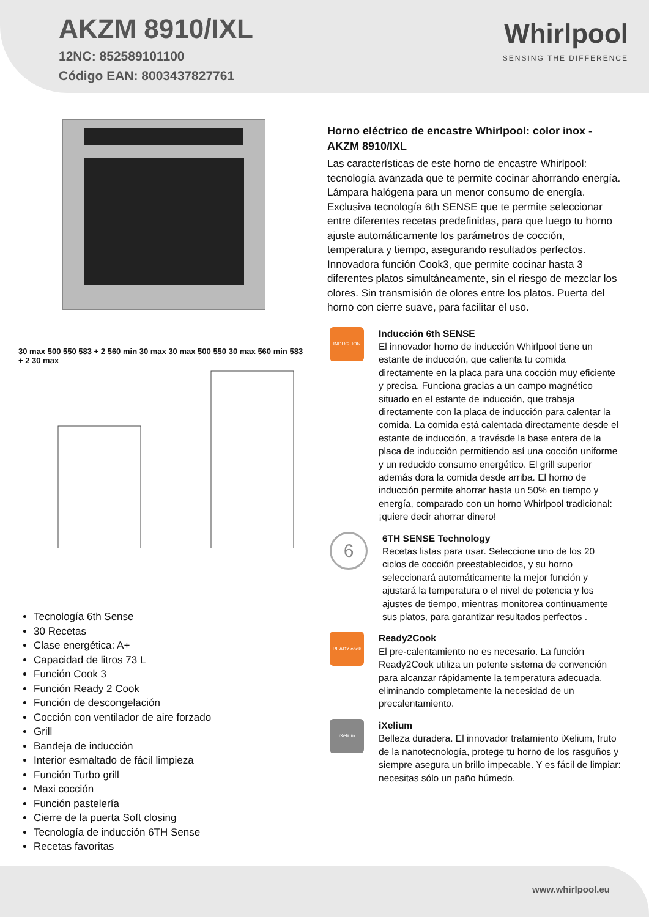AKZM 8910/IXL
12NC: 852589101100
Código EAN: 8003437827761
Whirlpool
SENSING THE DIFFERENCE
30 max 500 550 583 + 2 560 min 30 max 30 max 500 550 30 max 560 min 583 + 2 30 max
Tecnología 6th Sense
30 Recetas
Clase energética: A+
Capacidad de litros 73 L
Función Cook 3
Función Ready 2 Cook
Función de descongelación
Cocción con ventilador de aire forzado
Grill
Bandeja de inducción
Interior esmaltado de fácil limpieza
Función Turbo grill
Maxi cocción
Función pastelería
Cierre de la puerta Soft closing
Tecnología de inducción 6TH Sense
Recetas favoritas
Horno eléctrico de encastre Whirlpool: color inox - AKZM 8910/IXL
Las características de este horno de encastre Whirlpool: tecnología avanzada que te permite cocinar ahorrando energía. Lámpara halógena para un menor consumo de energía. Exclusiva tecnología 6th SENSE que te permite seleccionar entre diferentes recetas predefinidas, para que luego tu horno ajuste automáticamente los parámetros de cocción, temperatura y tiempo, asegurando resultados perfectos. Innovadora función Cook3, que permite cocinar hasta 3 diferentes platos simultáneamente, sin el riesgo de mezclar los olores. Sin transmisión de olores entre los platos. Puerta del horno con cierre suave, para facilitar el uso.
INDUCTION
Inducción 6th SENSE
El innovador horno de inducción Whirlpool tiene un estante de inducción, que calienta tu comida directamente en la placa para una cocción muy eficiente y precisa. Funciona gracias a un campo magnético situado en el estante de inducción, que trabaja directamente con la placa de inducción para calentar la comida. La comida está calentada directamente desde el estante de inducción, a travésde la base entera de la placa de inducción permitiendo así una cocción uniforme y un reducido consumo energético. El grill superior además dora la comida desde arriba. El horno de inducción permite ahorrar hasta un 50% en tiempo y energía, comparado con un horno Whirlpool tradicional: ¡quiere decir ahorrar dinero!
6
6TH SENSE Technology
Recetas listas para usar. Seleccione uno de los 20 ciclos de cocción preestablecidos, y su horno seleccionará automáticamente la mejor función y ajustará la temperatura o el nivel de potencia y los ajustes de tiempo, mientras monitorea continuamente sus platos, para garantizar resultados perfectos .
READY cook
Ready2Cook
El pre-calentamiento no es necesario. La función Ready2Cook utiliza un potente sistema de convención para alcanzar rápidamente la temperatura adecuada, eliminando completamente la necesidad de un precalentamiento.
iXelium
iXelium
Belleza duradera. El innovador tratamiento iXelium, fruto de la nanotecnología, protege tu horno de los rasguños y siempre asegura un brillo impecable. Y es fácil de limpiar: necesitas sólo un paño húmedo.
www.whirlpool.eu